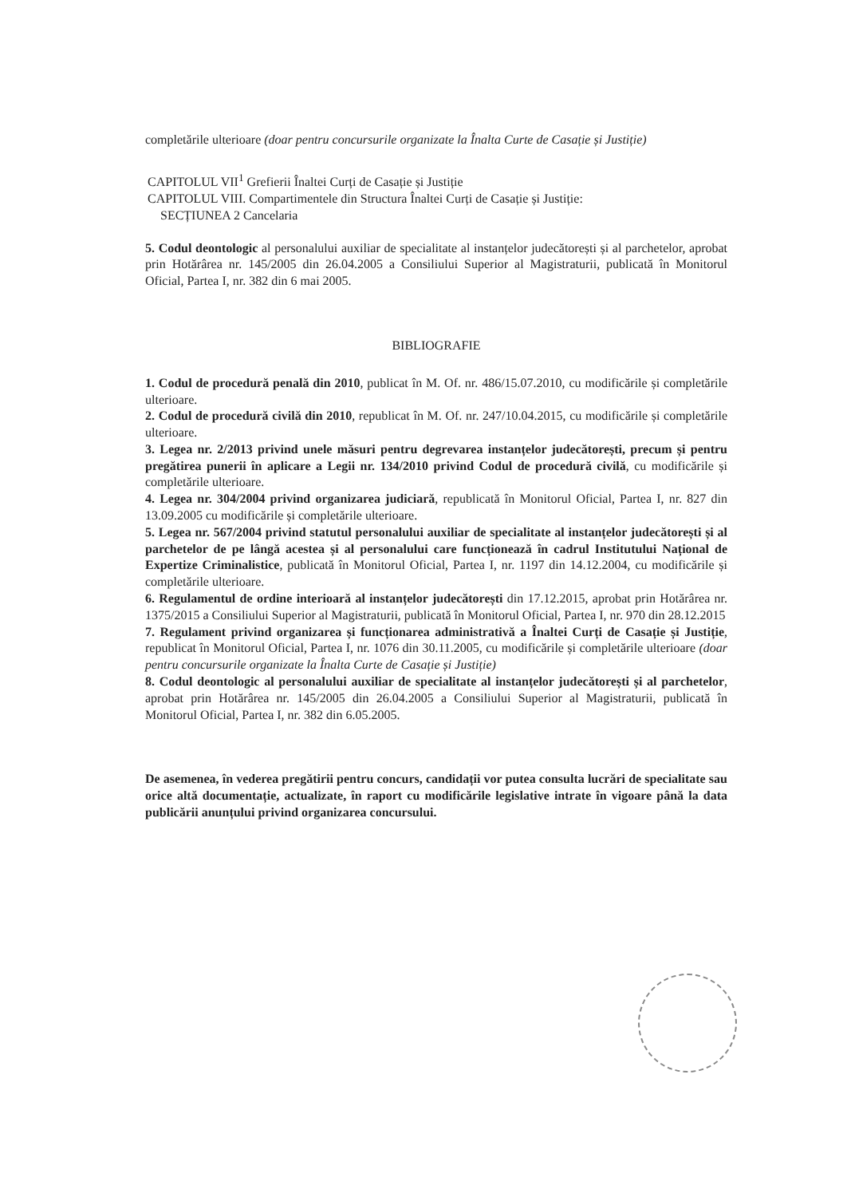completările ulterioare (doar pentru concursurile organizate la Înalta Curte de Casație și Justiție)
CAPITOLUL VII<sup>1</sup> Grefierii Înaltei Curți de Casație și Justiție
CAPITOLUL VIII. Compartimentele din Structura Înaltei Curți de Casație și Justiție:
SECȚIUNEA 2 Cancelaria
5. Codul deontologic al personalului auxiliar de specialitate al instanțelor judecătorești și al parchetelor, aprobat prin Hotărârea nr. 145/2005 din 26.04.2005 a Consiliului Superior al Magistraturii, publicată în Monitorul Oficial, Partea I, nr. 382 din 6 mai 2005.
BIBLIOGRAFIE
1. Codul de procedură penală din 2010, publicat în M. Of. nr. 486/15.07.2010, cu modificările și completările ulterioare.
2. Codul de procedură civilă din 2010, republicat în M. Of. nr. 247/10.04.2015, cu modificările și completările ulterioare.
3. Legea nr. 2/2013 privind unele măsuri pentru degrevarea instanțelor judecătorești, precum și pentru pregătirea punerii în aplicare a Legii nr. 134/2010 privind Codul de procedură civilă, cu modificările și completările ulterioare.
4. Legea nr. 304/2004 privind organizarea judiciară, republicată în Monitorul Oficial, Partea I, nr. 827 din 13.09.2005 cu modificările și completările ulterioare.
5. Legea nr. 567/2004 privind statutul personalului auxiliar de specialitate al instanțelor judecătorești și al parchetelor de pe lângă acestea și al personalului care funcționează în cadrul Institutului Național de Expertize Criminalistice, publicată în Monitorul Oficial, Partea I, nr. 1197 din 14.12.2004, cu modificările și completările ulterioare.
6. Regulamentul de ordine interioară al instanțelor judecătorești din 17.12.2015, aprobat prin Hotărârea nr. 1375/2015 a Consiliului Superior al Magistraturii, publicată în Monitorul Oficial, Partea I, nr. 970 din 28.12.2015
7. Regulament privind organizarea și funcționarea administrativă a Înaltei Curți de Casație și Justiție, republicat în Monitorul Oficial, Partea I, nr. 1076 din 30.11.2005, cu modificările și completările ulterioare (doar pentru concursurile organizate la Înalta Curte de Casație și Justiție)
8. Codul deontologic al personalului auxiliar de specialitate al instanțelor judecătorești și al parchetelor, aprobat prin Hotărârea nr. 145/2005 din 26.04.2005 a Consiliului Superior al Magistraturii, publicată în Monitorul Oficial, Partea I, nr. 382 din 6.05.2005.
De asemenea, în vederea pregătirii pentru concurs, candidații vor putea consulta lucrări de specialitate sau orice altă documentație, actualizate, în raport cu modificările legislative intrate în vigoare până la data publicării anunțului privind organizarea concursului.